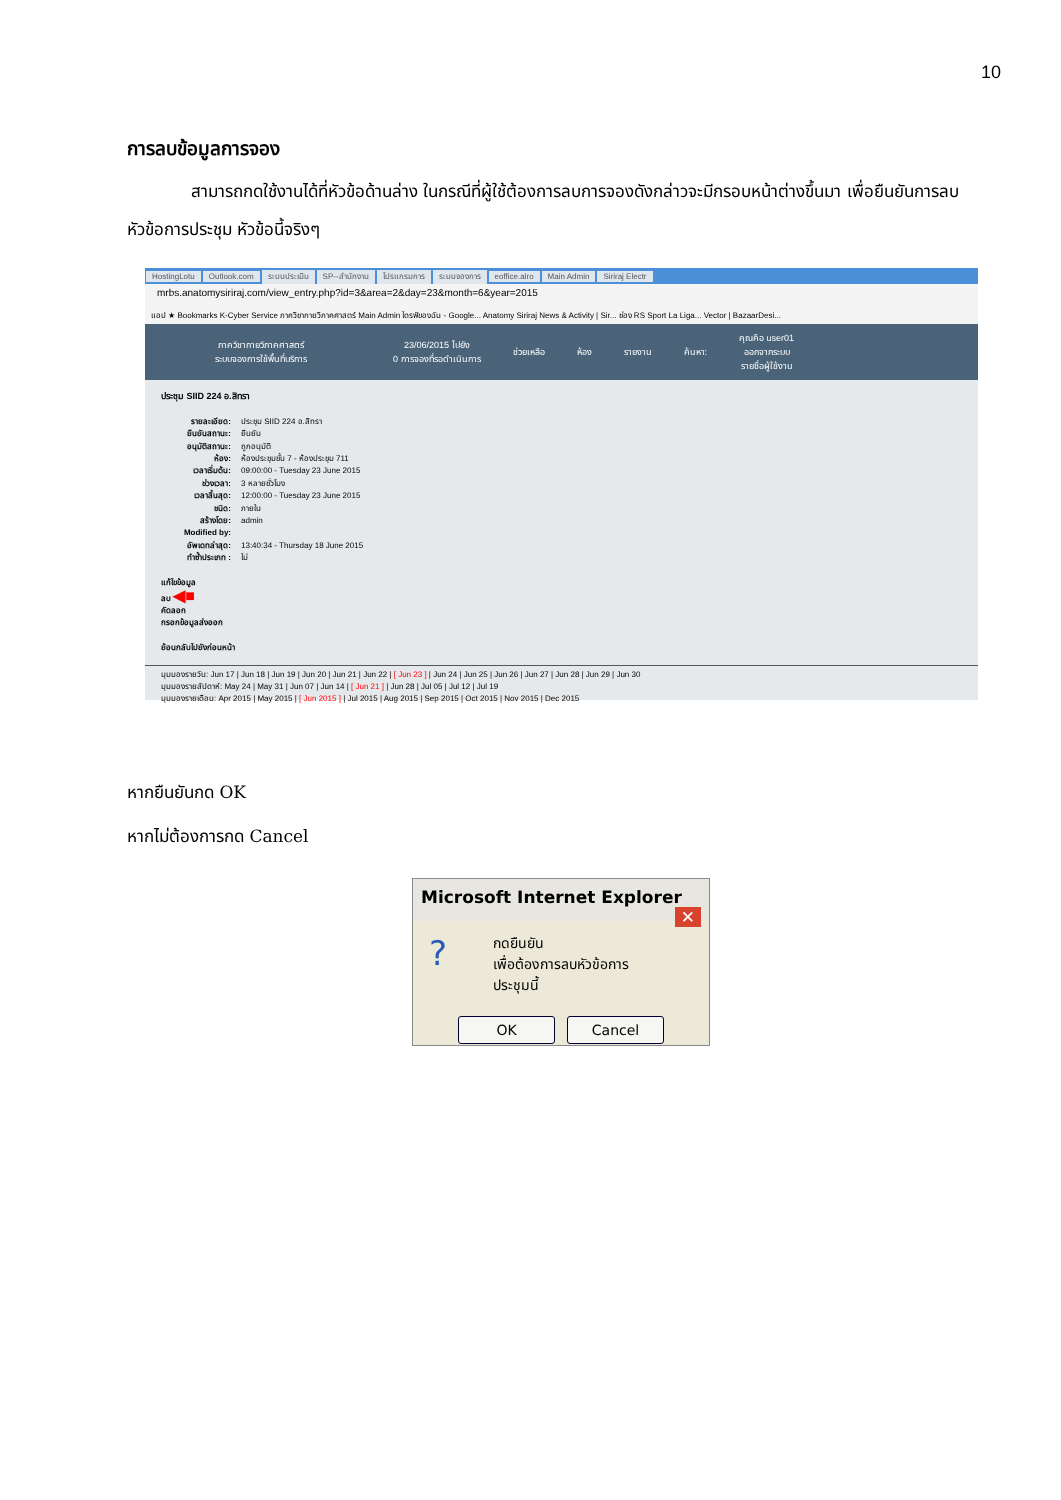10
การลบข้อมูลการจอง
สามารถกดใช้งานได้ที่หัวข้อด้านล่าง ในกรณีที่ผู้ใช้ต้องการลบการจองดังกล่าวจะมีกรอบหน้าต่างขึ้นมา เพื่อยืนยันการลบหัวข้อการประชุม หัวข้อนี้จริงๆ
HostingLotu Outlook.com ระบบประเมิน SP--สำนักงาน โปรแกรมการ ระบบจองการ eoffice.alro Main Admin Siriraj Electr
mrbs.anatomysiriraj.com/view_entry.php?id=3&area=2&day=23&month=6&year=2015
แอป ★ Bookmarks K-Cyber Service ภาควิชากายวิภาคศาสตร์ Main Admin ไดรฟ์ของฉัน - Google... Anatomy Siriraj News & Activity | Sir... ช่อง RS Sport La Liga... Vector | BazaarDesi...
ภาควิชากายวิภาคศาสตร์
ระบบจองการใช้พื้นที่บริการ
23/06/2015 ไปยัง
0 การจองที่รอดำเนินการ
ช่วยเหลือ ห้อง รายงาน ค้นหา:
คุณคือ user01
ออกจากระบบ
รายชื่อผู้ใช้งาน
ประชุม SIID 224 อ.สิทรา
รายละเอียด: ประชุม SIID 224 อ.สิทรา
ยืนยันสถานะ: ยืนยัน
อนุมัติสถานะ: ถูกอนุมัติ
ห้อง: ห้องประชุมชั้น 7 - ห้องประชุม 711
เวลาเริ่มต้น: 09:00:00 - Tuesday 23 June 2015
ช่วงเวลา: 3 หลายชั่วโมง
เวลาสิ้นสุด: 12:00:00 - Tuesday 23 June 2015
ชนิด: ภายใน
สร้างโดย: admin
Modified by:
อัพเดทล่าสุด: 13:40:34 - Thursday 18 June 2015
ทำซ้ำประเภท : ไม่
แก้ไขข้อมูล
ลบ ◀■
คัดลอก
กรอกข้อมูลส่งออก
ย้อนกลับไปยังก่อนหน้า
มุมมองรายวัน: Jun 17 | Jun 18 | Jun 19 | Jun 20 | Jun 21 | Jun 22 | [ Jun 23 ] | Jun 24 | Jun 25 | Jun 26 | Jun 27 | Jun 28 | Jun 29 | Jun 30
มุมมองรายสัปดาห์: May 24 | May 31 | Jun 07 | Jun 14 | [ Jun 21 ] | Jun 28 | Jul 05 | Jul 12 | Jul 19
มุมมองรายเดือน: Apr 2015 | May 2015 | [ Jun 2015 ] | Jul 2015 | Aug 2015 | Sep 2015 | Oct 2015 | Nov 2015 | Dec 2015
หากยืนยันกด OK
หากไม่ต้องการกด Cancel
Microsoft Internet Explorer ✕
?
กดยืนยัน
เพื่อต้องการลบหัวข้อการประชุมนี้
OK Cancel